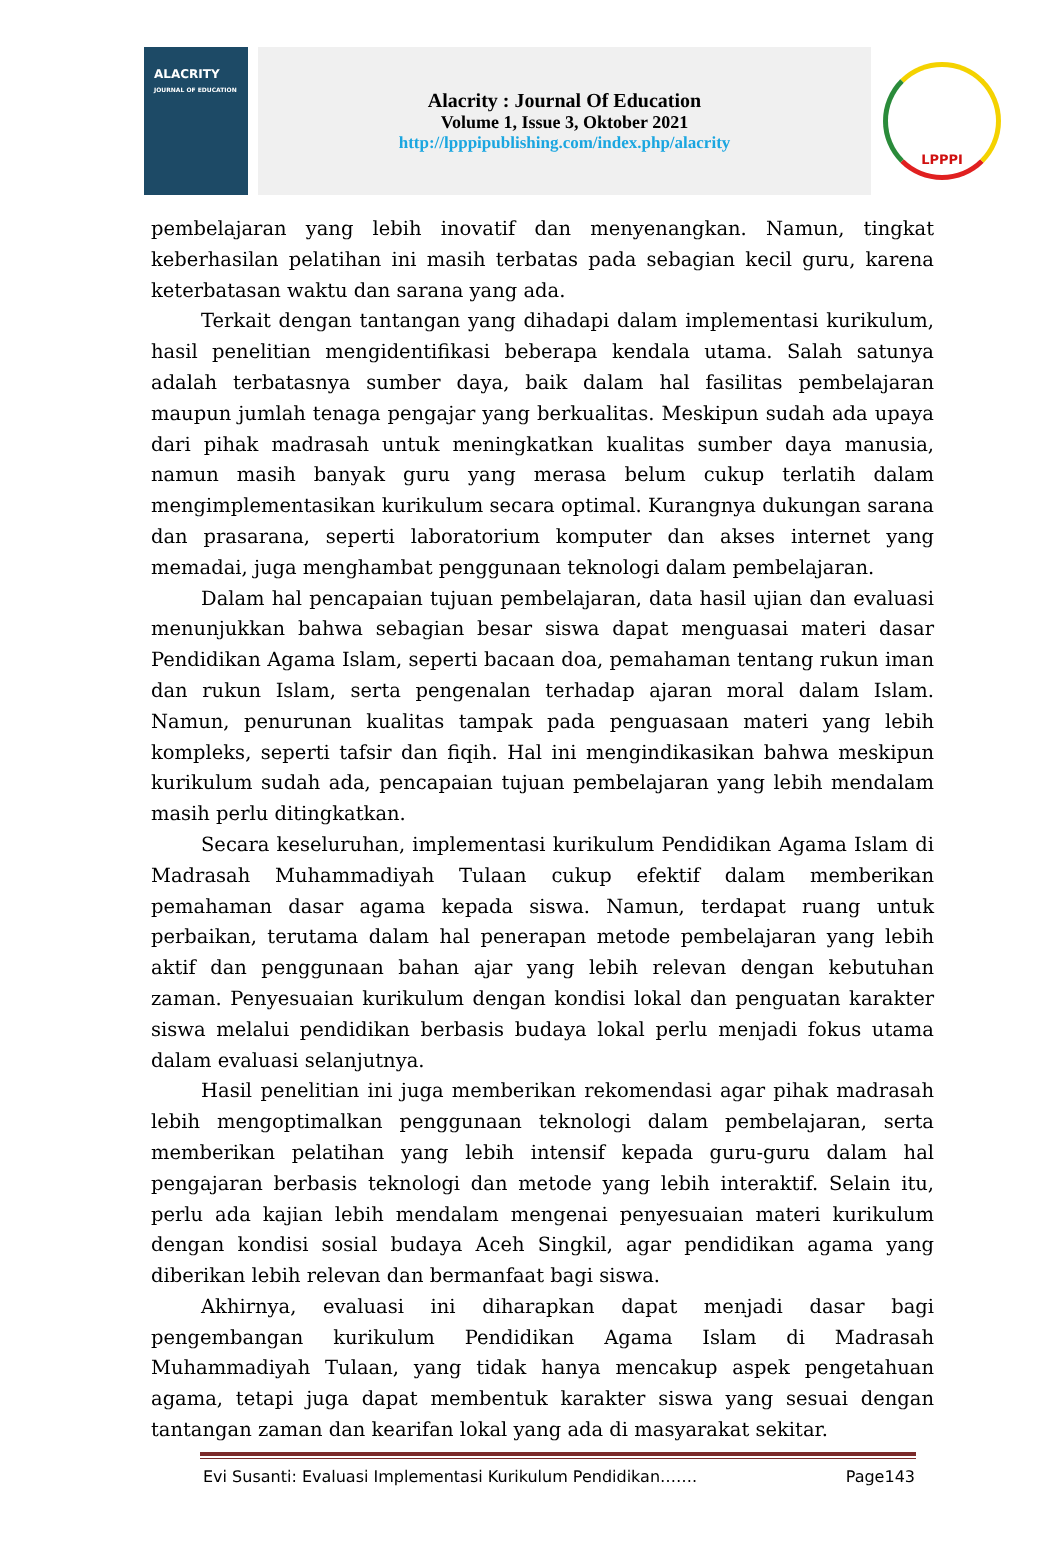ALACRITY
JOURNAL OF EDUCATION
Alacrity : Journal Of Education
Volume 1, Issue 3, Oktober 2021
http://lpppipublishing.com/index.php/alacrity
LPPPI
pembelajaran yang lebih inovatif dan menyenangkan. Namun, tingkat keberhasilan pelatihan ini masih terbatas pada sebagian kecil guru, karena keterbatasan waktu dan sarana yang ada.
Terkait dengan tantangan yang dihadapi dalam implementasi kurikulum, hasil penelitian mengidentifikasi beberapa kendala utama. Salah satunya adalah terbatasnya sumber daya, baik dalam hal fasilitas pembelajaran maupun jumlah tenaga pengajar yang berkualitas. Meskipun sudah ada upaya dari pihak madrasah untuk meningkatkan kualitas sumber daya manusia, namun masih banyak guru yang merasa belum cukup terlatih dalam mengimplementasikan kurikulum secara optimal. Kurangnya dukungan sarana dan prasarana, seperti laboratorium komputer dan akses internet yang memadai, juga menghambat penggunaan teknologi dalam pembelajaran.
Dalam hal pencapaian tujuan pembelajaran, data hasil ujian dan evaluasi menunjukkan bahwa sebagian besar siswa dapat menguasai materi dasar Pendidikan Agama Islam, seperti bacaan doa, pemahaman tentang rukun iman dan rukun Islam, serta pengenalan terhadap ajaran moral dalam Islam. Namun, penurunan kualitas tampak pada penguasaan materi yang lebih kompleks, seperti tafsir dan fiqih. Hal ini mengindikasikan bahwa meskipun kurikulum sudah ada, pencapaian tujuan pembelajaran yang lebih mendalam masih perlu ditingkatkan.
Secara keseluruhan, implementasi kurikulum Pendidikan Agama Islam di Madrasah Muhammadiyah Tulaan cukup efektif dalam memberikan pemahaman dasar agama kepada siswa. Namun, terdapat ruang untuk perbaikan, terutama dalam hal penerapan metode pembelajaran yang lebih aktif dan penggunaan bahan ajar yang lebih relevan dengan kebutuhan zaman. Penyesuaian kurikulum dengan kondisi lokal dan penguatan karakter siswa melalui pendidikan berbasis budaya lokal perlu menjadi fokus utama dalam evaluasi selanjutnya.
Hasil penelitian ini juga memberikan rekomendasi agar pihak madrasah lebih mengoptimalkan penggunaan teknologi dalam pembelajaran, serta memberikan pelatihan yang lebih intensif kepada guru-guru dalam hal pengajaran berbasis teknologi dan metode yang lebih interaktif. Selain itu, perlu ada kajian lebih mendalam mengenai penyesuaian materi kurikulum dengan kondisi sosial budaya Aceh Singkil, agar pendidikan agama yang diberikan lebih relevan dan bermanfaat bagi siswa.
Akhirnya, evaluasi ini diharapkan dapat menjadi dasar bagi pengembangan kurikulum Pendidikan Agama Islam di Madrasah Muhammadiyah Tulaan, yang tidak hanya mencakup aspek pengetahuan agama, tetapi juga dapat membentuk karakter siswa yang sesuai dengan tantangan zaman dan kearifan lokal yang ada di masyarakat sekitar.
Evi Susanti: Evaluasi Implementasi Kurikulum Pendidikan……. Page143